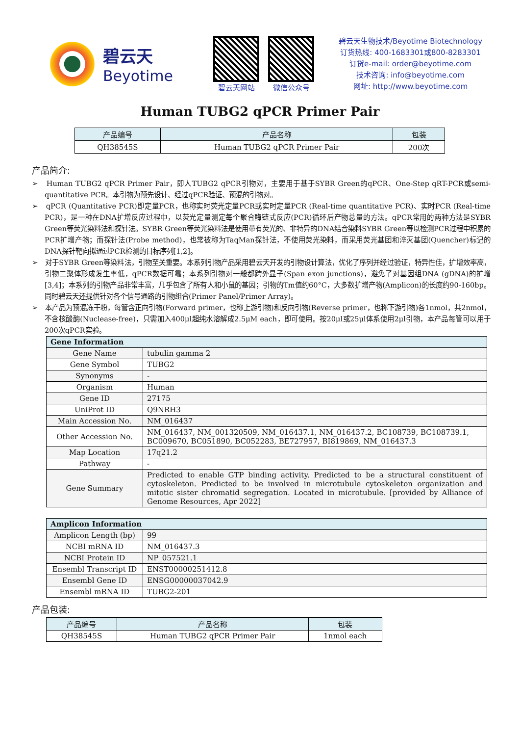碧云天
Beyotime
碧云天网站 微信公众号
碧云天生物技术/Beyotime Biotechnology
订货热线: 400-1683301或800-8283301
订货e-mail: order@beyotime.com
技术咨询: info@beyotime.com
网址: http://www.beyotime.com
Human TUBG2 qPCR Primer Pair
| 产品编号 | 产品名称 | 包装 |
| --- | --- | --- |
| QH38545S | Human TUBG2 qPCR Primer Pair | 200次 |
产品简介:
➢ Human TUBG2 qPCR Primer Pair，即人TUBG2 qPCR引物对，主要用于基于SYBR Green的qPCR、One-Step qRT-PCR或semi-quantitative PCR。本引物为预先设计、经过qPCR验证、预混的引物对。
➢ qPCR (Quantitative PCR)即定量PCR，也称实时荧光定量PCR或实时定量PCR (Real-time quantitative PCR)、实时PCR (Real-time PCR)，是一种在DNA扩增反应过程中，以荧光定量测定每个聚合酶链式反应(PCR)循环后产物总量的方法。qPCR常用的两种方法是SYBR Green等荧光染料法和探针法。SYBR Green等荧光染料法是使用带有荧光的、非特异的DNA结合染料SYBR Green等以检测PCR过程中积累的PCR扩增产物；而探针法(Probe method)，也常被称为TaqMan探针法，不使用荧光染料，而采用荧光基团和淬灭基团(Quencher)标记的DNA探针靶向拟通过PCR检测的目标序列[1,2]。
➢ 对于SYBR Green等染料法，引物至关重要。本系列引物产品采用碧云天开发的引物设计算法，优化了序列并经过验证，特异性佳，扩增效率高，引物二聚体形成发生率低，qPCR数据可靠；本系列引物对一般都跨外显子(Span exon junctions)，避免了对基因组DNA (gDNA)的扩增[3,4]；本系列的引物产品非常丰富，几乎包含了所有人和小鼠的基因；引物的Tm值约60°C，大多数扩增产物(Amplicon)的长度约90-160bp。同时碧云天还提供针对各个信号通路的引物组合(Primer Panel/Primer Array)。
➢ 本产品为预混冻干粉，每管含正向引物(Forward primer，也称上游引物)和反向引物(Reverse primer，也称下游引物)各1nmol，共2nmol，不含核酸酶(Nuclease-free)，只需加入400μl超纯水溶解成2.5μM each，即可使用。按20μl或25μl体系使用2μl引物，本产品每管可以用于200次qPCR实验。
| Gene Information | |
| --- | --- |
| Gene Name | tubulin gamma 2 |
| Gene Symbol | TUBG2 |
| Synonyms | - |
| Organism | Human |
| Gene ID | 27175 |
| UniProt ID | Q9NRH3 |
| Main Accession No. | NM_016437 |
| Other Accession No. | NM_016437, NM_001320509, NM_016437.1, NM_016437.2, BC108739, BC108739.1, BC009670, BC051890, BC052283, BE727957, BI819869, NM_016437.3 |
| Map Location | 17q21.2 |
| Pathway | - |
| Gene Summary | Predicted to enable GTP binding activity. Predicted to be a structural constituent of cytoskeleton. Predicted to be involved in microtubule cytoskeleton organization and mitotic sister chromatid segregation. Located in microtubule. [provided by Alliance of Genome Resources, Apr 2022] |
| Amplicon Information | |
| --- | --- |
| Amplicon Length (bp) | 99 |
| NCBI mRNA ID | NM_016437.3 |
| NCBI Protein ID | NP_057521.1 |
| Ensembl Transcript ID | ENST00000251412.8 |
| Ensembl Gene ID | ENSG00000037042.9 |
| Ensembl mRNA ID | TUBG2-201 |
产品包装:
| 产品编号 | 产品名称 | 包装 |
| --- | --- | --- |
| QH38545S | Human TUBG2 qPCR Primer Pair | 1nmol each |